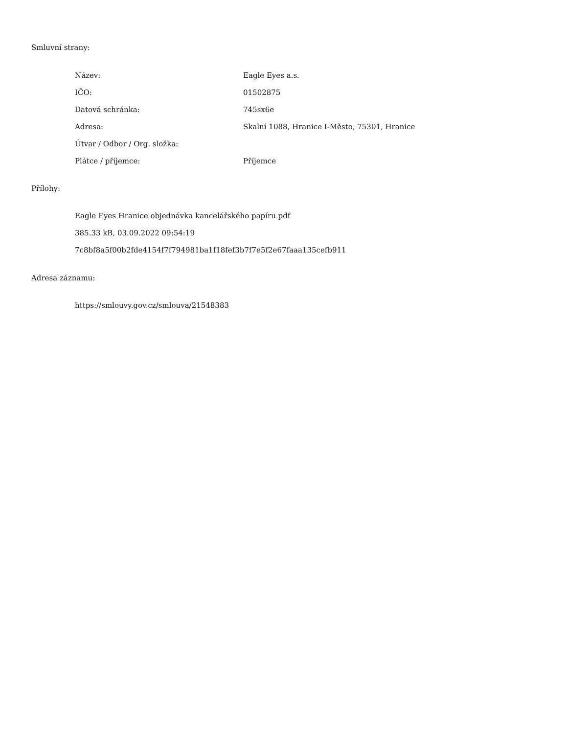Smluvní strany:
| Název: | Eagle Eyes a.s. |
| IČO: | 01502875 |
| Datová schránka: | 745sx6e |
| Adresa: | Skalní 1088, Hranice I-Město, 75301, Hranice |
| Útvar / Odbor / Org. složka: | |
| Plátce / příjemce: | Příjemce |
Přílohy:
Eagle Eyes Hranice objednávka kancelářského papíru.pdf
385.33 kB, 03.09.2022 09:54:19
7c8bf8a5f00b2fde4154f7f794981ba1f18fef3b7f7e5f2e67faaa135cefb911
Adresa záznamu:
https://smlouvy.gov.cz/smlouva/21548383